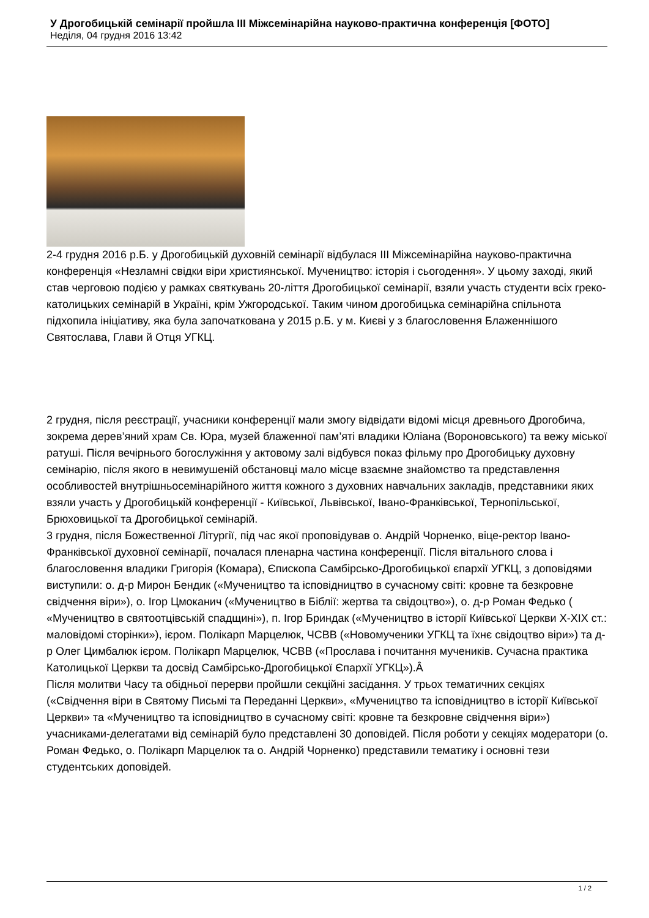У Дрогобицькій семінарії пройшла ІІІ Міжсемінарійна науково-практична конференція [ФОТО]
Неділя, 04 грудня 2016 13:42
2-4 грудня 2016 р.Б. у Дрогобицькій духовній семінарії відбулася ІІІ Міжсемінарійна науково-практична конференція «Незламні свідки віри християнської. Мучеництво: історія і сьогодення». У цьому заході, який став черговою подією у рамках святкувань 20-ліття Дрогобицької семінарії, взяли участь студенти всіх греко-католицьких семінарій в Україні, крім Ужгородської. Таким чином дрогобицька семінарійна спільнота підхопила ініціативу, яка була започаткована у 2015 р.Б. у м. Києві у з благословення Блаженнішого Святослава, Глави й Отця УГКЦ.
2 грудня, після реєстрації, учасники конференції мали змогу відвідати відомі місця древнього Дрогобича, зокрема дерев’яний храм Св. Юра, музей блаженної пам’яті владики Юліана (Вороновського) та вежу міської ратуші. Після вечірнього богослужіння у актовому залі відбувся показ фільму про Дрогобицьку духовну семінарію, після якого в невимушеній обстановці мало місце взаємне знайомство та представлення особливостей внутрішньосемінарійного життя кожного з духовних навчальних закладів, представники яких взяли участь у Дрогобицькій конференції - Київської, Львівської, Івано-Франківської, Тернопільської, Брюховицької та Дрогобицької семінарій.
3 грудня, після Божественної Літургії, під час якої проповідував о. Андрій Чорненко, віце-ректор Івано-Франківської духовної семінарії, почалася пленарна частина конференції. Після вітального слова і благословення владики Григорія (Комара), Єпископа Самбірсько-Дрогобицької єпархії УГКЦ, з доповідями виступили: о. д-р Мирон Бендик («Мучеництво та ісповідництво в сучасному світі: кровне та безкровне свідчення віри»), о. Ігор Цмоканич («Мучеництво в Біблії: жертва та свідоцтво»), о. д-р Роман Федько ( «Мучеництво в святоотцівській спадщині»), п. Ігор Бриндак («Мучеництво в історії Київської Церкви Х-ХІХ ст.: маловідомі сторінки»), ієром. Полікарп Марцелюк, ЧСВВ («Новомученики УГКЦ та їхнє свідоцтво віри») та д-р Олег Цимбалюк ієром. Полікарп Марцелюк, ЧСВВ («Прослава і почитання мучеників. Сучасна практика Католицької Церкви та досвід Самбірсько-Дрогобицької Єпархії УГКЦ»).Â
Після молитви Часу та обідньої перерви пройшли секційні засідання. У трьох тематичних секціях («Свідчення віри в Святому Письмі та Переданні Церкви», «Мучеництво та ісповідництво в історії Київської Церкви» та «Мучеництво та ісповідництво в сучасному світі: кровне та безкровне свідчення віри») учасниками-делегатами від семінарій було представлені 30 доповідей. Після роботи у секціях модератори (о. Роман Федько, о. Полікарп Марцелюк та о. Андрій Чорненко) представили тематику і основні тези студентських доповідей.
1 / 2